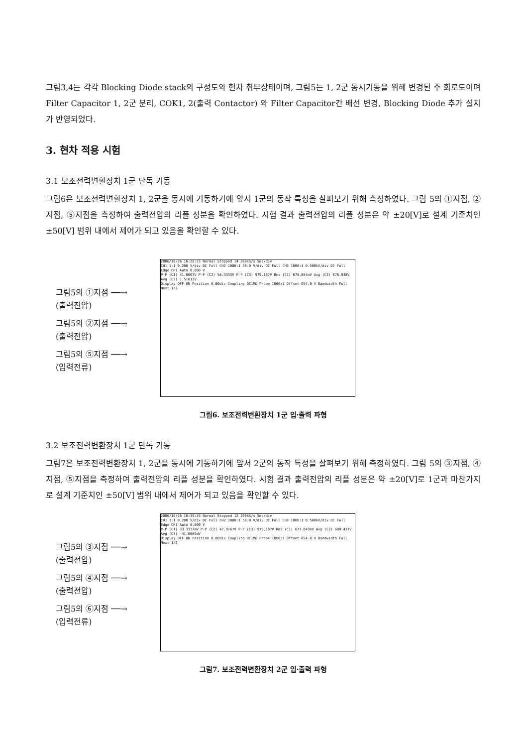그림3,4는 각각 Blocking Diode stack의 구성도와 현차 취부상태이며, 그림5는 1, 2군 동시기동을 위해 변경된 주 회로도이며 Filter Capacitor 1, 2군 분리, COK1, 2(출력 Contactor) 와 Filter Capacitor간 배선 변경, Blocking Diode 추가 설치가 반영되었다.
3. 현차 적용 시험
3.1 보조전력변환장치 1군 단독 기동
그림6은 보조전력변환장치 1, 2군을 동시에 기동하기에 앞서 1군의 동작 특성을 살펴보기 위해 측정하였다. 그림 5의 ①지점, ②지점, ⑤지점을 측정하여 출력전압의 리플 성분을 확인하였다. 시험 결과 출력전압의 리플 성분은 약 ±20[V]로 설계 기준치인 ±50[V] 범위 내에서 제어가 되고 있음을 확인할 수 있다.
그림5의 ①지점 ──→
(출력전압)
그림5의 ②지점 ──→
(출력전압)
그림5의 ⑤지점 ──→
(입력전류)
2006/10/26 16:28:13 Normal Stopped 14 200kS/s 5ms/div
CH1 1:1 0.200 V/div DC Full CH2 1000:1 50.0 V/div DC Full CH3 1000:1 0.500kV/div DC Full
Edge CH1 Auto 0.000 V
P-P (C1) 41.6667V P-P (C2) 58.3333V P-P (C3) 979.167V Rms (C1) 678.084mV Avg (C2) 676.938V Avg (C3) 1.51013V
Display OFF ON Position 0.00div Coupling DC1MΩ Probe 1000:1 Offset 654.0 V Bandwidth Full Next 1/2
그림6. 보조전력변환장치 1군 입·출력 파형
3.2 보조전력변환장치 1군 단독 기동
그림7은 보조전력변환장치 1, 2군을 동시에 기동하기에 앞서 2군의 동작 특성을 살펴보기 위해 측정하였다. 그림 5의 ③지점, ④지점, ⑤지점을 측정하여 출력전압의 리플 성분을 확인하였다. 시험 결과 출력전압의 리플 성분은 약 ±20[V]로 1군과 마찬가지로 설계 기준치인 ±50[V] 범위 내에서 제어가 되고 있음을 확인할 수 있다.
그림5의 ③지점 ──→
(출력전압)
그림5의 ④지점 ──→
(출력전압)
그림5의 ⑥지점 ──→
(입력전류)
2006/10/26 16:39:49 Normal Stopped 12 200kS/s 5ms/div
CH1 1:1 0.200 V/div DC Full CH2 1000:1 50.0 V/div DC Full CH3 1000:1 0.500kV/div DC Full
Edge CH1 Auto 0.000 V
P-P (C1) 33.3333mV P-P (C2) 47.9167V P-P (C3) 979.167V Rms (C1) 677.843mV Avg (C2) 680.437V Avg (C3) -41.0005mV
Display OFF ON Position 0.00div Coupling DC1MΩ Probe 1000:1 Offset 654.0 V Bandwidth Full Next 1/2
그림7. 보조전력변환장치 2군 입·출력 파형